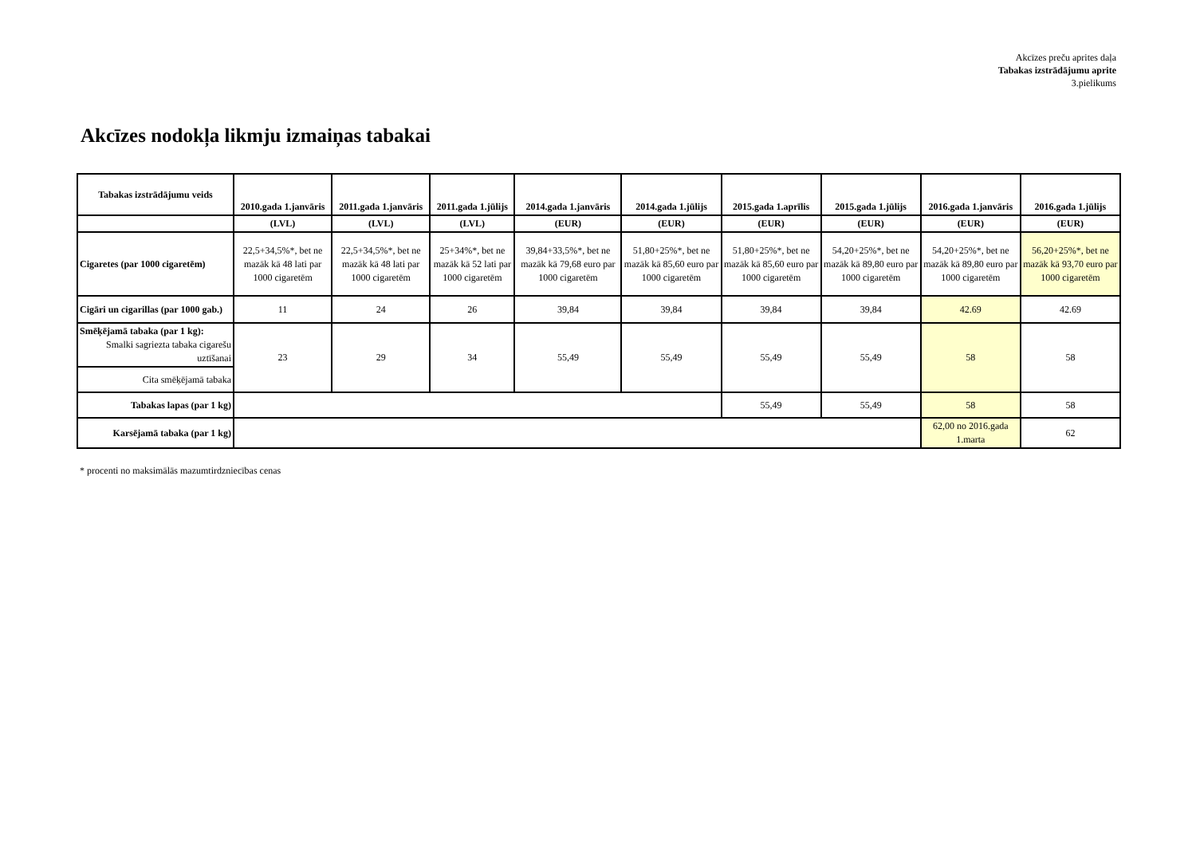Akcīzes preču aprites daļa
Tabakas izstrādājumu aprite
3.pielikums
Akcīzes nodokļa likmju izmaiņas tabakai
| Tabakas izstrādājumu veids | 2010.gada 1.janvāris | 2011.gada 1.janvāris | 2011.gada 1.jūlijs | 2014.gada 1.janvāris | 2014.gada 1.jūlijs | 2015.gada 1.aprīlis | 2015.gada 1.jūlijs | 2016.gada 1.janvāris | 2016.gada 1.jūlijs |
| --- | --- | --- | --- | --- | --- | --- | --- | --- | --- |
| | (LVL) | (LVL) | (LVL) | (EUR) | (EUR) | (EUR) | (EUR) | (EUR) | (EUR) |
| Cigaretes (par 1000 cigaretēm) | 22,5+34,5%*, bet ne mazāk kā 48 lati par 1000 cigaretēm | 22,5+34,5%*, bet ne mazāk kā 48 lati par 1000 cigaretēm | 25+34%*, bet ne mazāk kā 52 lati par 1000 cigaretēm | 39,84+33,5%*, bet ne mazāk kā 79,68 euro par 1000 cigaretēm | 51,80+25%*, bet ne mazāk kā 85,60 euro par 1000 cigaretēm | 51,80+25%*, bet ne mazāk kā 85,60 euro par 1000 cigaretēm | 54,20+25%*, bet ne mazāk kā 89,80 euro par 1000 cigaretēm | 54,20+25%*, bet ne mazāk kā 89,80 euro par 1000 cigaretēm | 56,20+25%*, bet ne mazāk kā 93,70 euro par 1000 cigaretēm |
| Cigāri un cigarillas (par 1000 gab.) | 11 | 24 | 26 | 39,84 | 39,84 | 39,84 | 39,84 | 42.69 | 42.69 |
| Smēķējamā tabaka (par 1 kg): Smalki sagriezta tabaka cigarešu uztīšanai | 23 | 29 | 34 | 55,49 | 55,49 | 55,49 | 55,49 | 58 | 58 |
| Cita smēķējamā tabaka | | | | | | | | | |
| Tabakas lapas (par 1 kg) | | | | | | 55,49 | 55,49 | 58 | 58 |
| Karsējamā tabaka (par 1 kg) | | | | | | | | 62,00 no 2016.gada 1.marta | 62 |
* procenti no maksimālās mazumtirdzniecības cenas